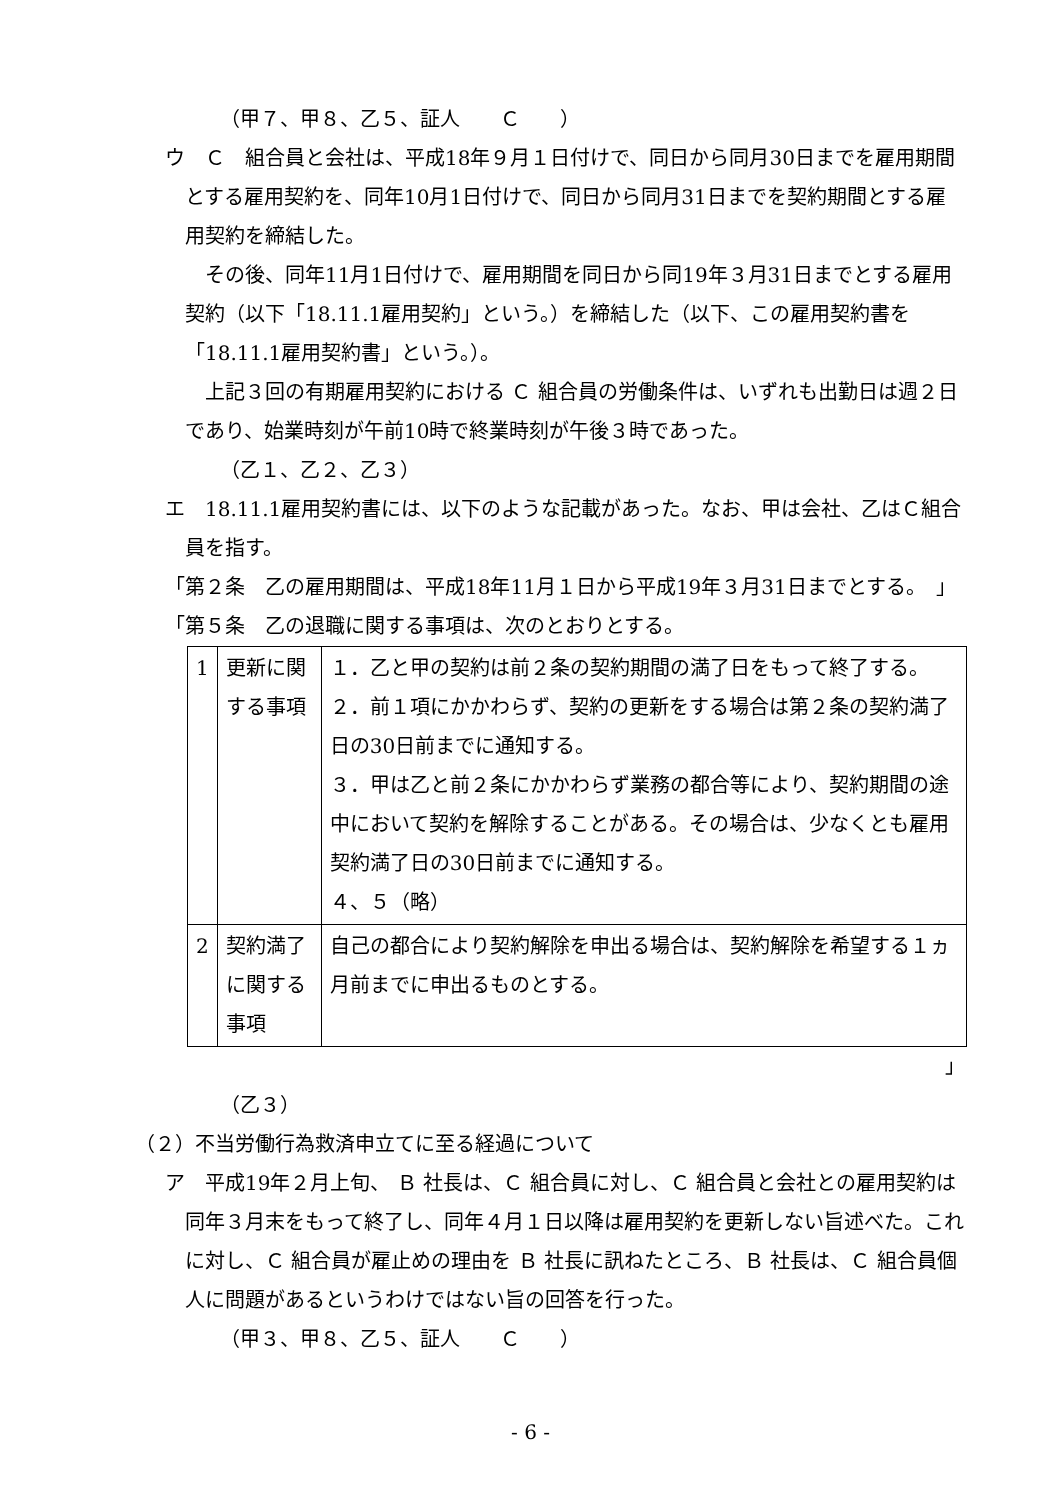（甲７、甲８、乙５、証人　　Ｃ　　）
ウ　Ｃ　組合員と会社は、平成18年９月１日付けで、同日から同月30日までを雇用期間とする雇用契約を、同年10月1日付けで、同日から同月31日までを契約期間とする雇用契約を締結した。
　その後、同年11月1日付けで、雇用期間を同日から同19年３月31日までとする雇用契約（以下「18.11.1雇用契約」という。）を締結した（以下、この雇用契約書を「18.11.1雇用契約書」という。）。
　上記３回の有期雇用契約における Ｃ 組合員の労働条件は、いずれも出勤日は週２日であり、始業時刻が午前10時で終業時刻が午後３時であった。
（乙１、乙２、乙３）
エ　18.11.1雇用契約書には、以下のような記載があった。なお、甲は会社、乙はＣ組合員を指す。
「第２条　乙の雇用期間は、平成18年11月１日から平成19年３月31日までとする。　」
「第５条　乙の退職に関する事項は、次のとおりとする。
| 1 | 更新に関する事項 | １．乙と甲の契約は前２条の契約期間の満了日をもって終了する。 ２．前１項にかかわらず、契約の更新をする場合は第２条の契約満了日の30日前までに通知する。 ３．甲は乙と前２条にかかわらず業務の都合等により、契約期間の途中において契約を解除することがある。その場合は、少なくとも雇用契約満了日の30日前までに通知する。 ４、５（略） |
| 2 | 契約満了に関する事項 | 自己の都合により契約解除を申出る場合は、契約解除を希望する１ヵ月前までに申出るものとする。 |
」
（乙３）
（２）不当労働行為救済申立てに至る経過について
ア　平成19年２月上旬、 Ｂ 社長は、Ｃ 組合員に対し、Ｃ 組合員と会社との雇用契約は同年３月末をもって終了し、同年４月１日以降は雇用契約を更新しない旨述べた。これに対し、Ｃ 組合員が雇止めの理由を Ｂ 社長に訊ねたところ、Ｂ 社長は、Ｃ 組合員個人に問題があるというわけではない旨の回答を行った。
（甲３、甲８、乙５、証人　　Ｃ　　）
- 6 -